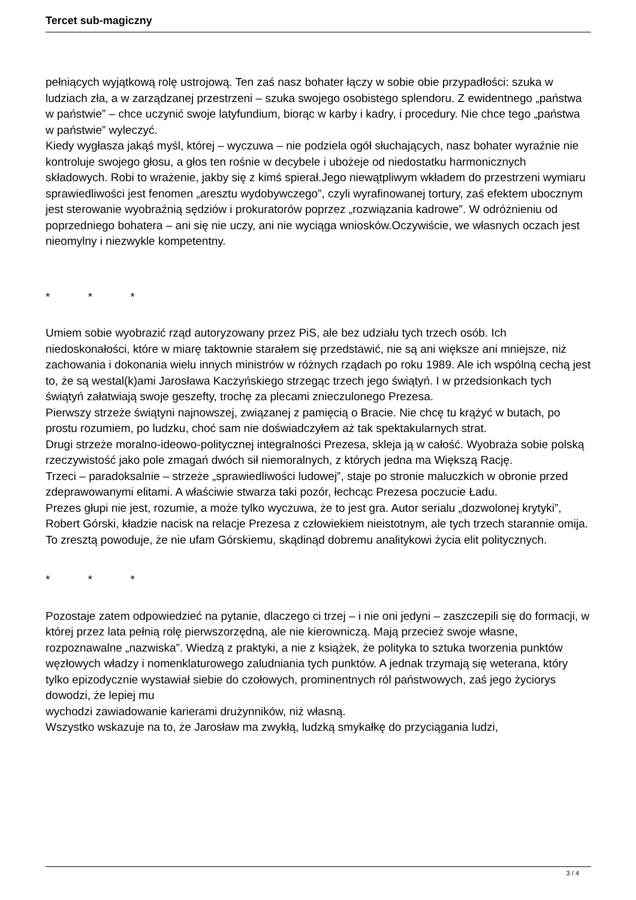Tercet sub-magiczny
pełniących wyjątkową rolę ustrojową. Ten zaś nasz bohater łączy w sobie obie przypadłości: szuka w ludziach zła, a w zarządzanej przestrzeni – szuka swojego osobistego splendoru. Z ewidentnego „państwa w państwie” – chce uczynić swoje latyfundium, biorąc w karby i kadry, i procedury. Nie chce tego „państwa w państwie” wyleczyć.
Kiedy wygłasza jakąś myśl, której – wyczuwa – nie podziela ogół słuchających, nasz bohater wyraźnie nie kontroluje swojego głosu, a głos ten rośnie w decybele i ubożeje od niedostatku harmonicznych składowych. Robi to wrażenie, jakby się z kimś spierał.Jego niewątpliwym wkładem do przestrzeni wymiaru sprawiedliwości jest fenomen „aresztu wydobywczego”, czyli wyrafinowanej tortury, zaś efektem ubocznym jest sterowanie wyobraźnią sędziów i prokuratorów poprzez „rozwiązania kadrowe”. W odróżnieniu od
poprzedniego bohatera – ani się nie uczy, ani nie wyciąga wniosków.Oczywiście, we własnych oczach jest nieomylny i niezwykle kompetentny.
* * *
Umiem sobie wyobrazić rząd autoryzowany przez PiS, ale bez udziału tych trzech osób. Ich niedoskonałości, które w miarę taktownie starałem się przedstawić, nie są ani większe ani mniejsze, niż zachowania i dokonania wielu innych ministrów w różnych rządach po roku 1989. Ale ich wspólną cechą jest to, że są westal(k)ami Jarosława Kaczyńskiego strzegąc trzech jego świątyń. I w przedsionkach tych świątyń załatwiają swoje geszefty, trochę za plecami znieczulonego Prezesa.
Pierwszy strzeże świątyni najnowszej, związanej z pamięcią o Bracie. Nie chcę tu krążyć w butach, po prostu rozumiem, po ludzku, choć sam nie doświadczyłem aż tak spektakularnych strat.
Drugi strzeże moralno-ideowo-politycznej integralności Prezesa, skleja ją w całość. Wyobraża sobie polską rzeczywistość jako pole zmagań dwóch sił niemoralnych, z których jedna ma Większą Rację.
Trzeci – paradoksalnie – strzeże „sprawiedliwości ludowej”, staje po stronie maluczkich w obronie przed zdeprawowanymi elitami. A właściwie stwarza taki pozór, łechcąc Prezesa poczucie Ładu.
Prezes głupi nie jest, rozumie, a może tylko wyczuwa, że to jest gra. Autor serialu „dozwolonej krytyki”, Robert Górski, kładzie nacisk na relacje Prezesa z człowiekiem nieistotnym, ale tych trzech starannie omija. To zresztą powoduje, że nie ufam Górskiemu, skądinąd dobremu analitykowi życia elit politycznych.
* * *
Pozostaje zatem odpowiedzieć na pytanie, dlaczego ci trzej – i nie oni jedyni – zaszczepili się do formacji, w której przez lata pełnią rolę pierwszorzędną, ale nie kierowniczą. Mają przecież swoje własne, rozpoznawalne „nazwiska”. Wiedzą z praktyki, a nie z książek, że polityka to sztuka tworzenia punktów węzłowych władzy i nomenklaturowego zaludniania tych punktów. A jednak trzymają się weterana, który tylko epizodycznie wystawiał siebie do czołowych, prominentnych ról państwowych, zaś jego życiorys dowodzi, że lepiej mu
wychodzi zawiadowanie karierami drużynników, niż własną.
Wszystko wskazuje na to, że Jarosław ma zwykłą, ludzką smykałkę do przyciągania ludzi,
3 / 4